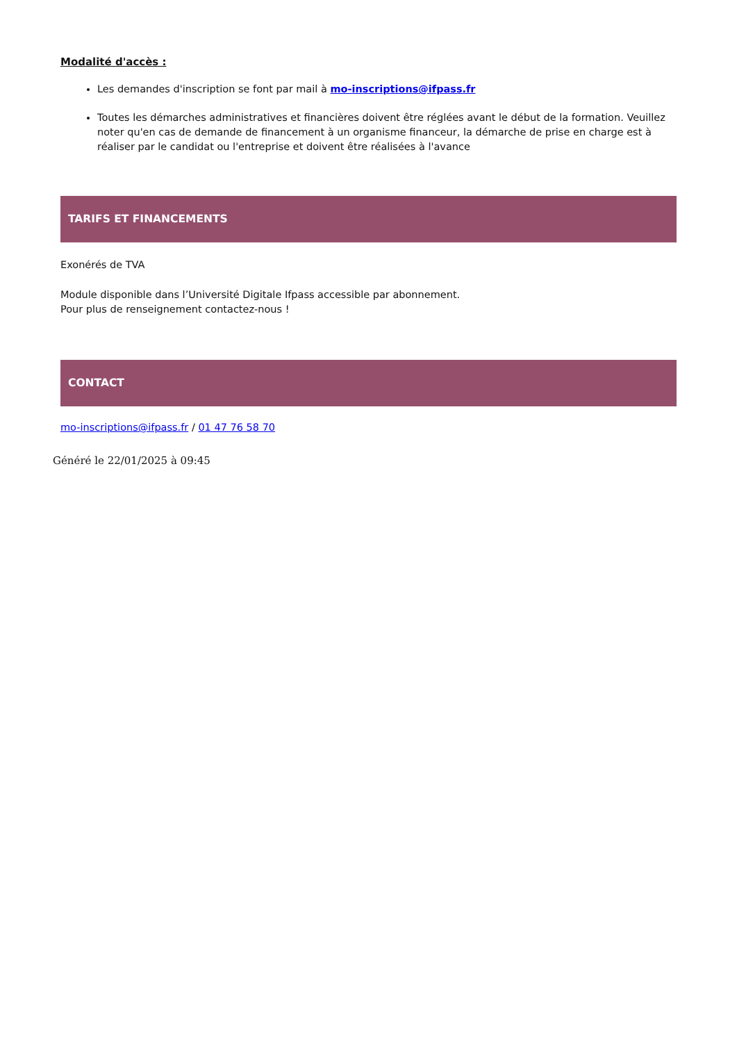Modalité d'accès :
Les demandes d'inscription se font par mail à mo-inscriptions@ifpass.fr
Toutes les démarches administratives et financières doivent être réglées avant le début de la formation. Veuillez noter qu'en cas de demande de financement à un organisme financeur, la démarche de prise en charge est à réaliser par le candidat ou l'entreprise et doivent être réalisées à l'avance
TARIFS ET FINANCEMENTS
Exonérés de TVA
Module disponible dans l’Université Digitale Ifpass accessible par abonnement.
Pour plus de renseignement contactez-nous !
CONTACT
mo-inscriptions@ifpass.fr / 01 47 76 58 70
Généré le 22/01/2025 à 09:45